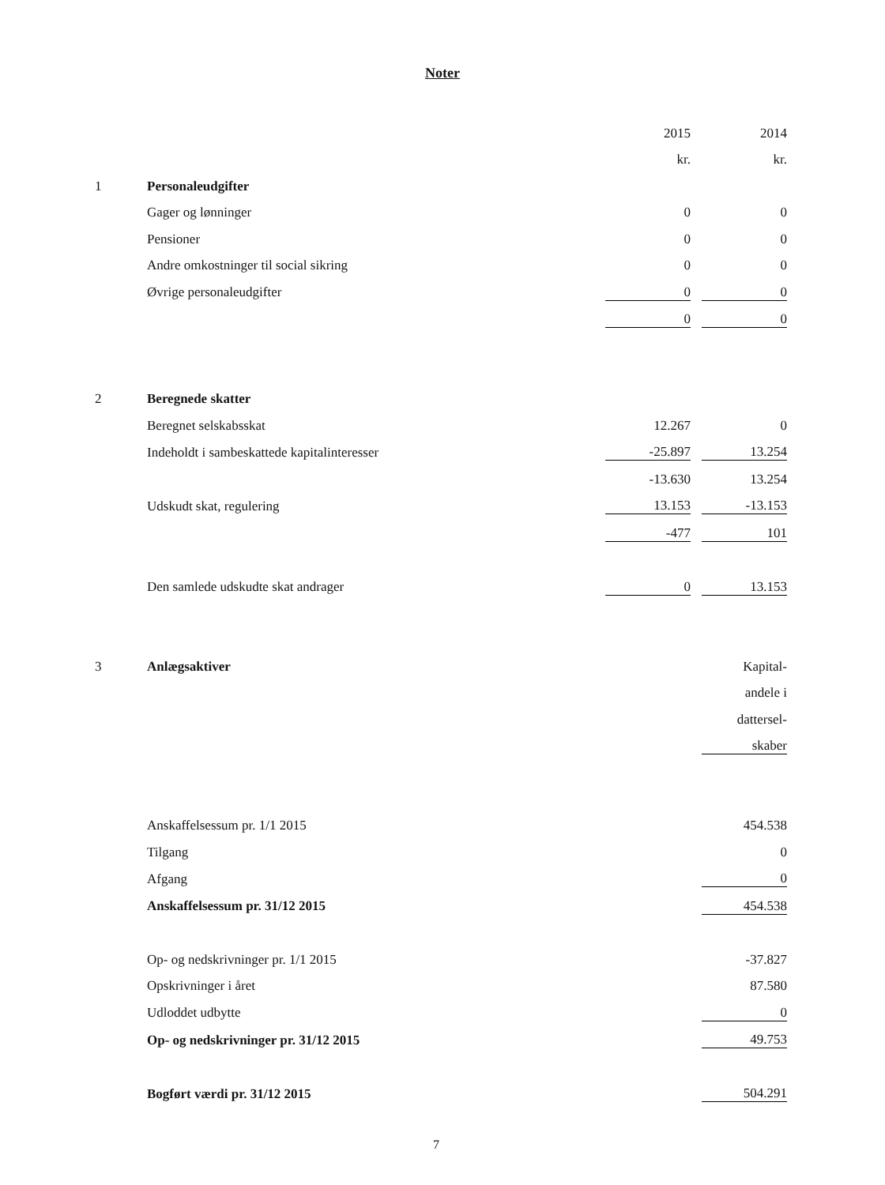Noter
| | | 2015 | | 2014 |
| | | kr. | | kr. |
| 1 | Personaleudgifter | | | |
| | Gager og lønninger | 0 | | 0 |
| | Pensioner | 0 | | 0 |
| | Andre omkostninger til social sikring | 0 | | 0 |
| | Øvrige personaleudgifter | 0 | | 0 |
| | | 0 | | 0 |
| 2 | Beregnede skatter | | | |
| | Beregnet selskabsskat | 12.267 | | 0 |
| | Indeholdt i sambeskattede kapitalinteresser | -25.897 | | 13.254 |
| | | -13.630 | | 13.254 |
| | Udskudt skat, regulering | 13.153 | | -13.153 |
| | | -477 | | 101 |
| | Den samlede udskudte skat andrager | 0 | | 13.153 |
| 3 | Anlægsaktiver | | | Kapital- |
| | | | | andele i |
| | | | | dattersel- |
| | | | | skaber |
| | Anskaffelsessum pr. 1/1 2015 | | | 454.538 |
| | Tilgang | | | 0 |
| | Afgang | | | 0 |
| | Anskaffelsessum pr. 31/12 2015 | | | 454.538 |
| | Op- og nedskrivninger pr. 1/1 2015 | | | -37.827 |
| | Opskrivninger i året | | | 87.580 |
| | Udloddet udbytte | | | 0 |
| | Op- og nedskrivninger pr. 31/12 2015 | | | 49.753 |
| | Bogført værdi pr. 31/12 2015 | | | 504.291 |
7